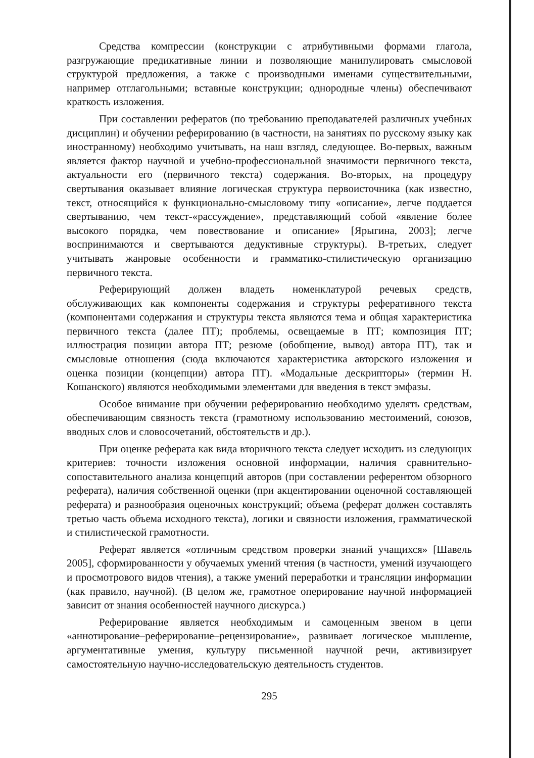Средства компрессии (конструкции с атрибутивными формами глагола, разгружающие предикативные линии и позволяющие манипулировать смысловой структурой предложения, а также с производными именами существительными, например отглагольными; вставные конструкции; однородные члены) обеспечивают краткость изложения.
При составлении рефератов (по требованию преподавателей различных учебных дисциплин) и обучении реферированию (в частности, на занятиях по русскому языку как иностранному) необходимо учитывать, на наш взгляд, следующее. Во-первых, важным является фактор научной и учебно-профессиональной значимости первичного текста, актуальности его (первичного текста) содержания. Во-вторых, на процедуру свертывания оказывает влияние логическая структура первоисточника (как известно, текст, относящийся к функционально-смысловому типу «описание», легче поддается свертыванию, чем текст-«рассуждение», представляющий собой «явление более высокого порядка, чем повествование и описание» [Ярыгина, 2003]; легче воспринимаются и свертываются дедуктивные структуры). В-третьих, следует учитывать жанровые особенности и грамматико-стилистическую организацию первичного текста.
Реферирующий должен владеть номенклатурой речевых средств, обслуживающих как компоненты содержания и структуры реферативного текста (компонентами содержания и структуры текста являются тема и общая характеристика первичного текста (далее ПТ); проблемы, освещаемые в ПТ; композиция ПТ; иллюстрация позиции автора ПТ; резюме (обобщение, вывод) автора ПТ), так и смысловые отношения (сюда включаются характеристика авторского изложения и оценка позиции (концепции) автора ПТ). «Модальные дескрипторы» (термин Н. Кошанского) являются необходимыми элементами для введения в текст эмфазы.
Особое внимание при обучении реферированию необходимо уделять средствам, обеспечивающим связность текста (грамотному использованию местоимений, союзов, вводных слов и словосочетаний, обстоятельств и др.).
При оценке реферата как вида вторичного текста следует исходить из следующих критериев: точности изложения основной информации, наличия сравнительно-сопоставительного анализа концепций авторов (при составлении референтом обзорного реферата), наличия собственной оценки (при акцентировании оценочной составляющей реферата) и разнообразия оценочных конструкций; объема (реферат должен составлять третью часть объема исходного текста), логики и связности изложения, грамматической и стилистической грамотности.
Реферат является «отличным средством проверки знаний учащихся» [Шавель 2005], сформированности у обучаемых умений чтения (в частности, умений изучающего и просмотрового видов чтения), а также умений переработки и трансляции информации (как правило, научной). (В целом же, грамотное оперирование научной информацией зависит от знания особенностей научного дискурса.)
Реферирование является необходимым и самоценным звеном в цепи «аннотирование–реферирование–рецензирование», развивает логическое мышление, аргументативные умения, культуру письменной научной речи, активизирует самостоятельную научно-исследовательскую деятельность студентов.
295